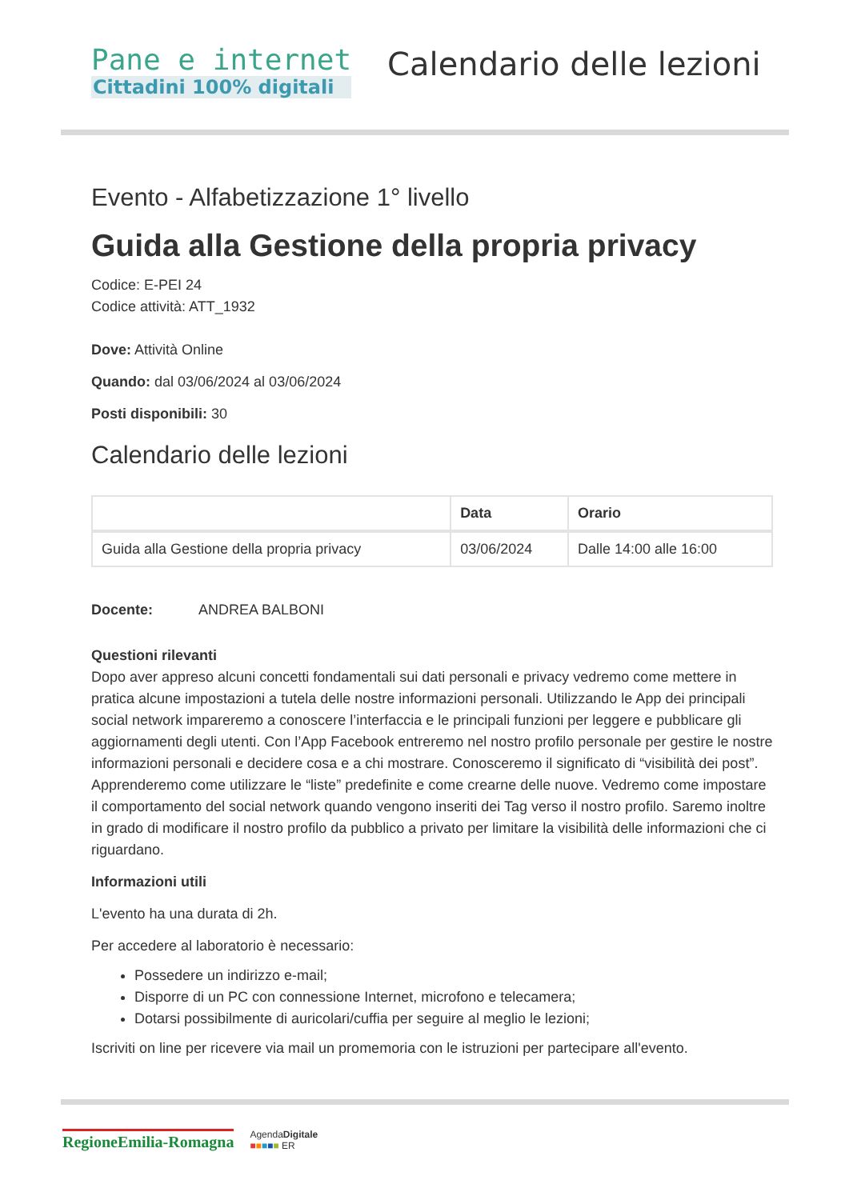Pane e internet
Cittadini 100% digitali
Calendario delle lezioni
Evento - Alfabetizzazione 1° livello
Guida alla Gestione della propria privacy
Codice: E-PEI 24
Codice attività: ATT_1932
Dove: Attività Online
Quando: dal 03/06/2024 al 03/06/2024
Posti disponibili: 30
Calendario delle lezioni
| | Data | Orario |
| --- | --- | --- |
| Guida alla Gestione della propria privacy | 03/06/2024 | Dalle 14:00 alle 16:00 |
Docente: ANDREA BALBONI
Questioni rilevanti
Dopo aver appreso alcuni concetti fondamentali sui dati personali e privacy vedremo come mettere in pratica alcune impostazioni a tutela delle nostre informazioni personali. Utilizzando le App dei principali social network impareremo a conoscere l’interfaccia e le principali funzioni per leggere e pubblicare gli aggiornamenti degli utenti. Con l’App Facebook entreremo nel nostro profilo personale per gestire le nostre informazioni personali e decidere cosa e a chi mostrare. Conosceremo il significato di “visibilità dei post”.
Apprenderemo come utilizzare le “liste” predefinite e come crearne delle nuove. Vedremo come impostare il comportamento del social network quando vengono inseriti dei Tag verso il nostro profilo. Saremo inoltre in grado di modificare il nostro profilo da pubblico a privato per limitare la visibilità delle informazioni che ci riguardano.
Informazioni utili
L'evento ha una durata di 2h.
Per accedere al laboratorio è necessario:
Possedere un indirizzo e-mail;
Disporre di un PC con connessione Internet, microfono e telecamera;
Dotarsi possibilmente di auricolari/cuffia per seguire al meglio le lezioni;
Iscriviti on line per ricevere via mail un promemoria con le istruzioni per partecipare all'evento.
RegioneEmilia-Romagna
AgendaDigitale
■■■■■ ER